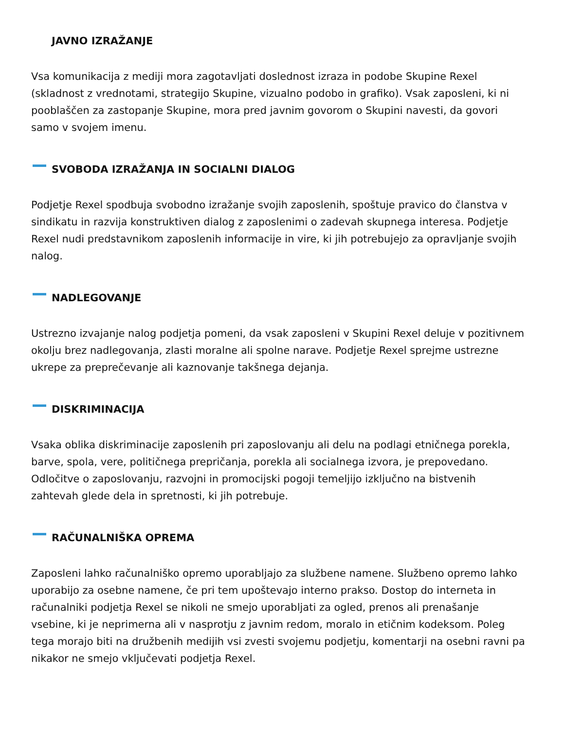JAVNO IZRAŽANJE
Vsa komunikacija z mediji mora zagotavljati doslednost izraza in podobe Skupine Rexel (skladnost z vrednotami, strategijo Skupine, vizualno podobo in grafiko). Vsak zaposleni, ki ni pooblaščen za zastopanje Skupine, mora pred javnim govorom o Skupini navesti, da govori samo v svojem imenu.
SVOBODA IZRAŽANJA IN SOCIALNI DIALOG
Podjetje Rexel spodbuja svobodno izražanje svojih zaposlenih, spoštuje pravico do članstva v sindikatu in razvija konstruktiven dialog z zaposlenimi o zadevah skupnega interesa. Podjetje Rexel nudi predstavnikom zaposlenih informacije in vire, ki jih potrebujejo za opravljanje svojih nalog.
NADLEGOVANJE
Ustrezno izvajanje nalog podjetja pomeni, da vsak zaposleni v Skupini Rexel deluje v pozitivnem okolju brez nadlegovanja, zlasti moralne ali spolne narave. Podjetje Rexel sprejme ustrezne ukrepe za preprečevanje ali kaznovanje takšnega dejanja.
DISKRIMINACIJA
Vsaka oblika diskriminacije zaposlenih pri zaposlovanju ali delu na podlagi etničnega porekla, barve, spola, vere, političnega prepričanja, porekla ali socialnega izvora, je prepovedano. Odločitve o zaposlovanju, razvojni in promocijski pogoji temeljijo izključno na bistvenih zahtevah glede dela in spretnosti, ki jih potrebuje.
RAČUNALNIŠKA OPREMA
Zaposleni lahko računalniško opremo uporabljajo za službene namene. Službeno opremo lahko uporabijo za osebne namene, če pri tem upoštevajo interno prakso. Dostop do interneta in računalniki podjetja Rexel se nikoli ne smejo uporabljati za ogled, prenos ali prenašanje vsebine, ki je neprimerna ali v nasprotju z javnim redom, moralo in etičnim kodeksom. Poleg tega morajo biti na družbenih medijih vsi zvesti svojemu podjetju, komentarji na osebni ravni pa nikakor ne smejo vključevati podjetja Rexel.